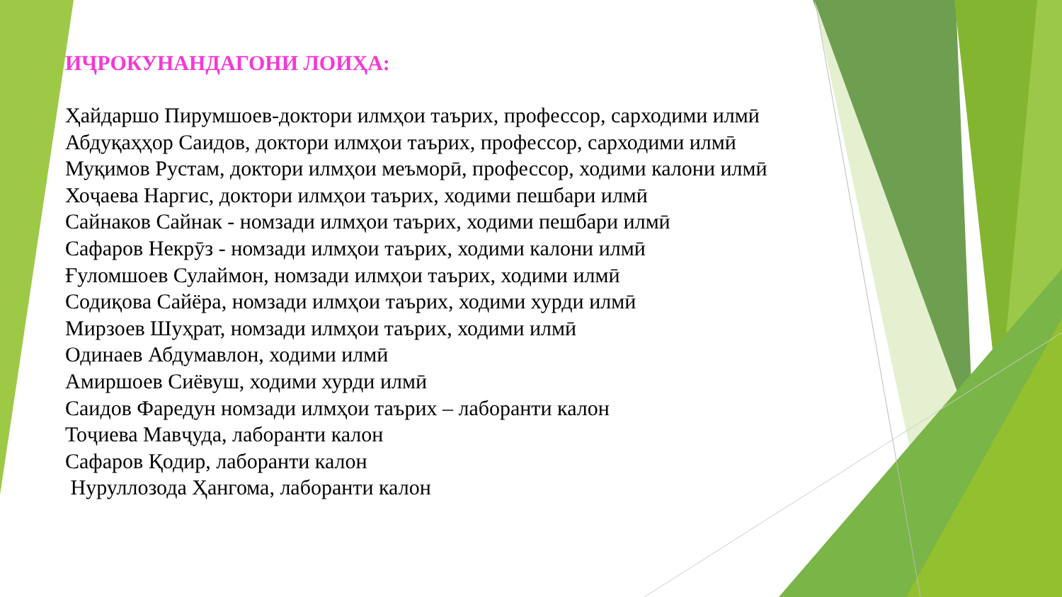ИҶРОКУНАНДАГОНИ ЛОИҲА:
Ҳайдаршо Пирумшоев-доктори илмҳои таърих, профессор, сарходими илмӣ
Абдуқаҳҳор Саидов, доктори илмҳои таърих, профессор, сарходими илмӣ
Муқимов Рустам, доктори илмҳои меъморӣ, профессор, ходими калони илмӣ
Хоҷаева Наргис, доктори илмҳои таърих, ходими пешбари илмӣ
Сайнаков Сайнак - номзади илмҳои таърих, ходими пешбари илмӣ
Сафаров Некрӯз - номзади илмҳои таърих, ходими калони илмӣ
Ғуломшоев Сулаймон, номзади илмҳои таърих, ходими илмӣ
Содиқова Сайёра, номзади илмҳои таърих, ходими хурди илмӣ
Мирзоев Шуҳрат, номзади илмҳои таърих, ходими илмӣ
Одинаев Абдумавлон, ходими илмӣ
Амиршоев Сиёвуш, ходими хурди илмӣ
Саидов Фаредун номзади илмҳои таърих – лаборанти калон
Тоҷиева Мавҷуда, лаборанти калон
Сафаров Қодир, лаборанти калон
Нуруллозода Ҳангома, лаборанти калон